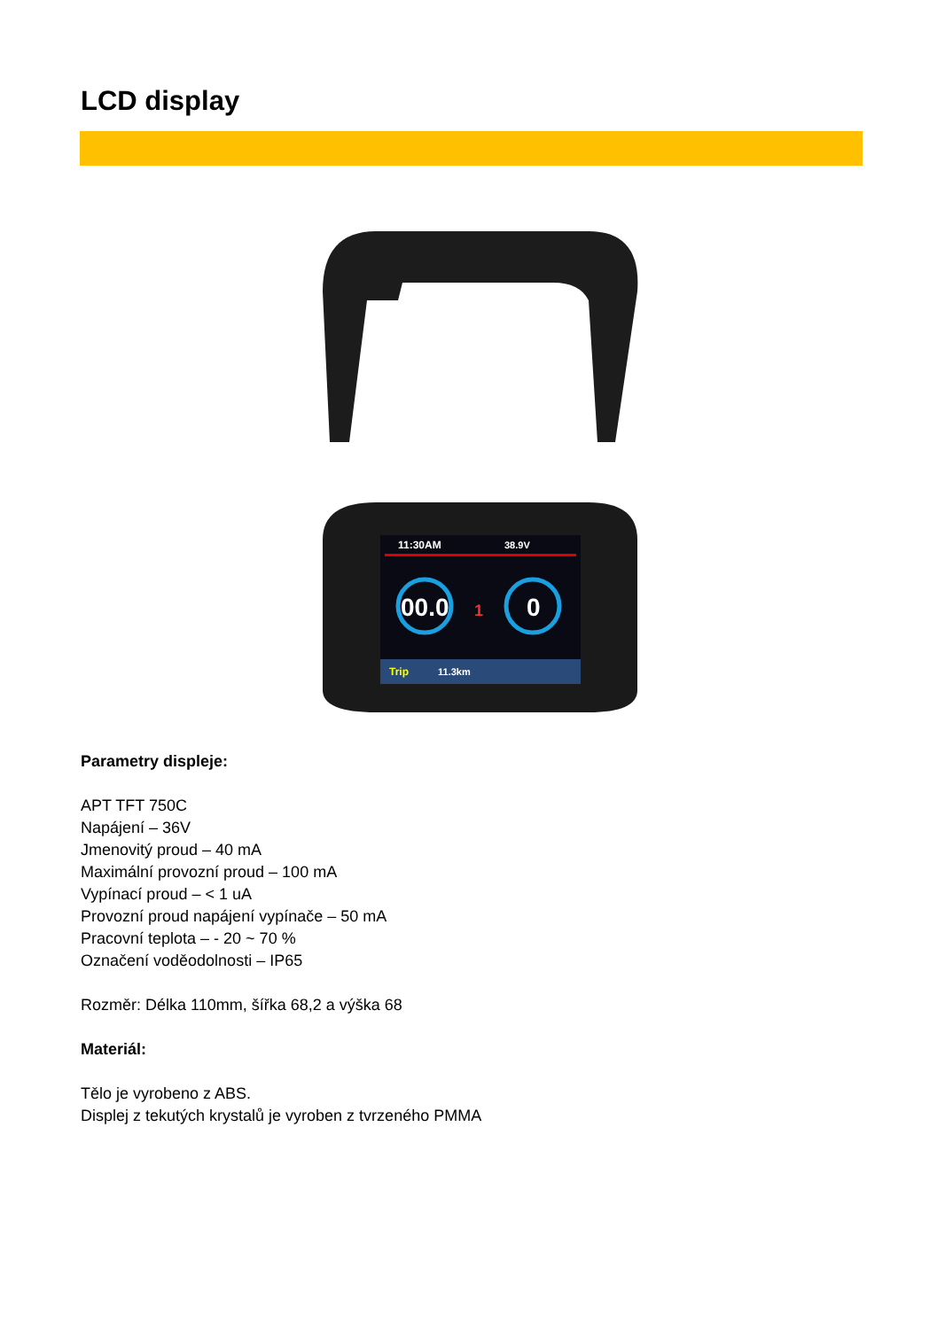LCD display
11:30AM
38.9V
00.0
0
1
Trip
11.3km
Parametry displeje:
APT TFT 750C
Napájení – 36V
Jmenovitý proud – 40 mA
Maximální provozní proud – 100 mA
Vypínací proud – < 1 uA
Provozní proud napájení vypínače – 50 mA
Pracovní teplota – - 20 ~ 70 %
Označení voděodolnosti – IP65
Rozměr: Délka 110mm, šířka 68,2 a výška 68
Materiál:
Tělo je vyrobeno z ABS.
Displej z tekutých krystalů je vyroben z tvrzeného PMMA